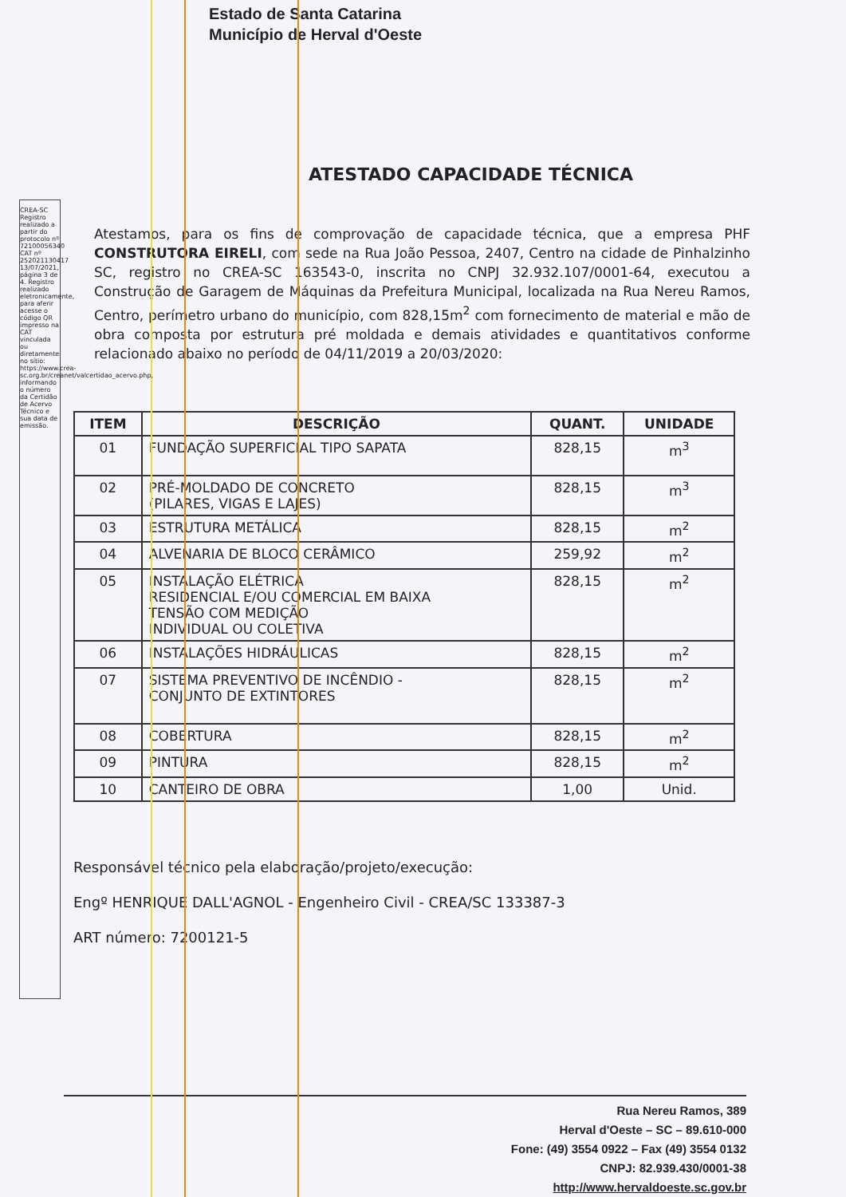Estado de Santa Catarina
Município de Herval d'Oeste
ATESTADO CAPACIDADE TÉCNICA
Atestamos, para os fins de comprovação de capacidade técnica, que a empresa PHF CONSTRUTORA EIRELI, com sede na Rua João Pessoa, 2407, Centro na cidade de Pinhalzinho SC, registro no CREA-SC 163543-0, inscrita no CNPJ 32.932.107/0001-64, executou a Construção de Garagem de Máquinas da Prefeitura Municipal, localizada na Rua Nereu Ramos, Centro, perímetro urbano do município, com 828,15m<sup>2</sup> com fornecimento de material e mão de obra composta por estrutura pré moldada e demais atividades e quantitativos conforme relacionado abaixo no período de 04/11/2019 a 20/03/2020:
| ITEM | DESCRIÇÃO | QUANT. | UNIDADE |
| --- | --- | --- | --- |
| 01 | FUNDAÇÃO SUPERFICIAL TIPO SAPATA | 828,15 | m<sup>3</sup> |
| 02 | PRÉ-MOLDADO DE CONCRETO (PILARES, VIGAS E LAJES) | 828,15 | m<sup>3</sup> |
| 03 | ESTRUTURA METÁLICA | 828,15 | m<sup>2</sup> |
| 04 | ALVENARIA DE BLOCO CERÂMICO | 259,92 | m<sup>2</sup> |
| 05 | INSTALAÇÃO ELÉTRICA RESIDENCIAL E/OU COMERCIAL EM BAIXA TENSÃO COM MEDIÇÃO INDIVIDUAL OU COLETIVA | 828,15 | m<sup>2</sup> |
| 06 | INSTALAÇÕES HIDRÁULICAS | 828,15 | m<sup>2</sup> |
| 07 | SISTEMA PREVENTIVO DE INCÊNDIO - CONJUNTO DE EXTINTORES | 828,15 | m<sup>2</sup> |
| 08 | COBERTURA | 828,15 | m<sup>2</sup> |
| 09 | PINTURA | 828,15 | m<sup>2</sup> |
| 10 | CANTEIRO DE OBRA | 1,00 | Unid. |
Responsável técnico pela elaboração/projeto/execução:
Engº HENRIQUE DALL'AGNOL - Engenheiro Civil - CREA/SC 133387-3
ART número: 7200121-5
Rua Nereu Ramos, 389
Herval d'Oeste – SC – 89.610-000
Fone: (49) 3554 0922 – Fax (49) 3554 0132
CNPJ: 82.939.430/0001-38
http://www.hervaldoeste.sc.gov.br
CREA-SC Registro realizado a partir do protocolo nº 72100056340 CAT nº 252021130417 13/07/2021, página 3 de 4. Registro realizado eletronicamente, para aferir acesse o código QR impresso na CAT vinculada ou diretamente no sítio: https://www.crea-sc.org.br/creanet/valcertidao_acervo.php, informando o número da Certidão de Acervo Técnico e sua data de emissão.